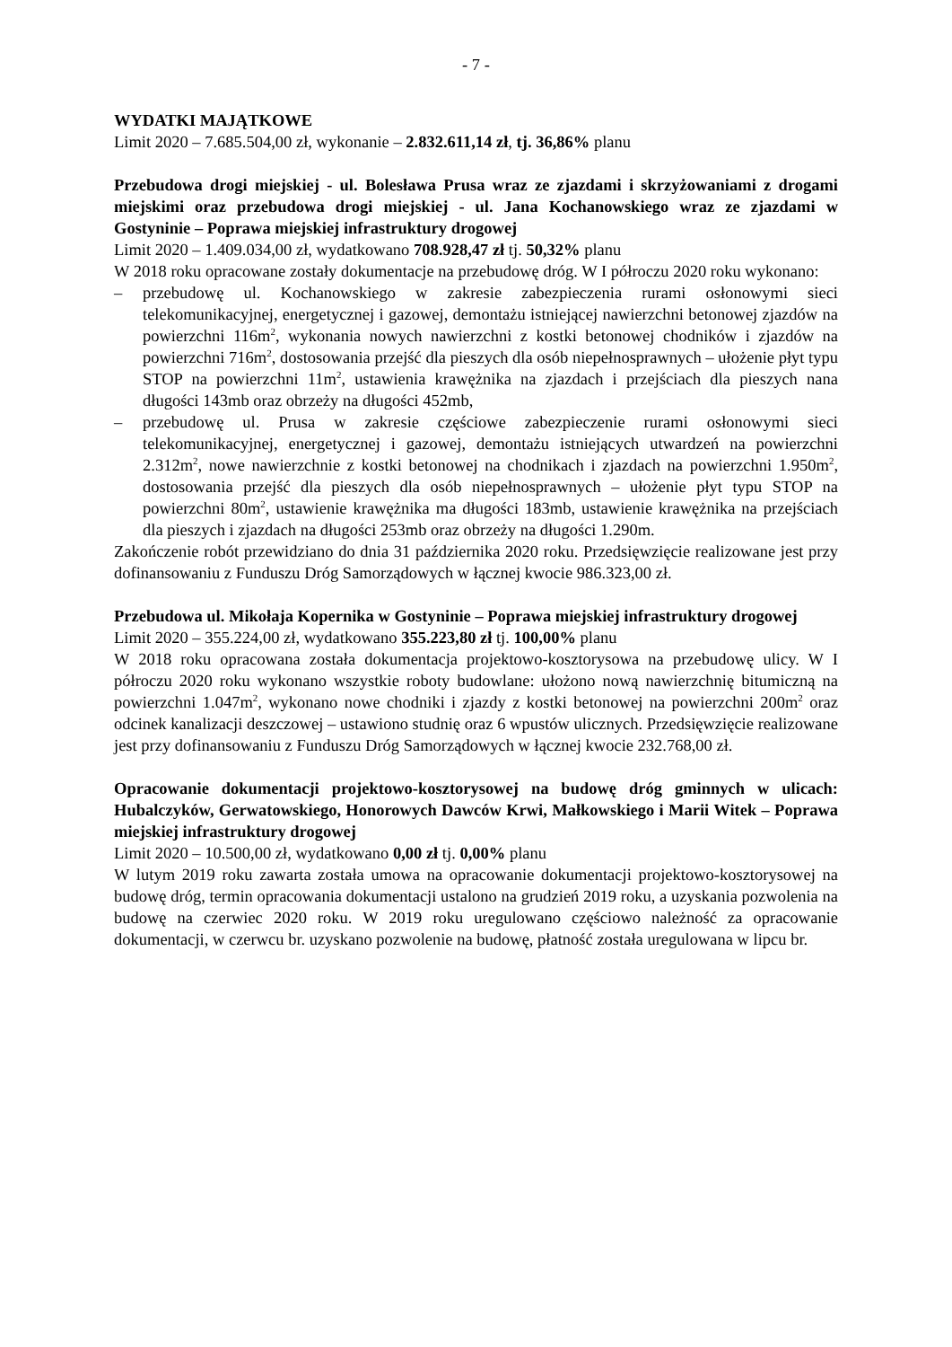- 7 -
WYDATKI MAJĄTKOWE
Limit 2020 – 7.685.504,00 zł, wykonanie – 2.832.611,14 zł, tj. 36,86% planu
Przebudowa drogi miejskiej - ul. Bolesława Prusa wraz ze zjazdami i skrzyżowaniami z drogami miejskimi oraz przebudowa drogi miejskiej - ul. Jana Kochanowskiego wraz ze zjazdami w Gostyninie – Poprawa miejskiej infrastruktury drogowej
Limit 2020 – 1.409.034,00 zł, wydatkowano 708.928,47 zł tj. 50,32% planu
W 2018 roku opracowane zostały dokumentacje na przebudowę dróg. W I półroczu 2020 roku wykonano:
– przebudowę ul. Kochanowskiego w zakresie zabezpieczenia rurami osłonowymi sieci telekomunikacyjnej, energetycznej i gazowej, demontażu istniejącej nawierzchni betonowej zjazdów na powierzchni 116m<sup>2</sup>, wykonania nowych nawierzchni z kostki betonowej chodników i zjazdów na powierzchni 716m<sup>2</sup>, dostosowania przejść dla pieszych dla osób niepełnosprawnych – ułożenie płyt typu STOP na powierzchni 11m<sup>2</sup>, ustawienia krawężnika na zjazdach i przejściach dla pieszych nana długości 143mb oraz obrzeży na długości 452mb,
– przebudowę ul. Prusa w zakresie częściowe zabezpieczenie rurami osłonowymi sieci telekomunikacyjnej, energetycznej i gazowej, demontażu istniejących utwardzeń na powierzchni 2.312m<sup>2</sup>, nowe nawierzchnie z kostki betonowej na chodnikach i zjazdach na powierzchni 1.950m<sup>2</sup>, dostosowania przejść dla pieszych dla osób niepełnosprawnych – ułożenie płyt typu STOP na powierzchni 80m<sup>2</sup>, ustawienie krawężnika ma długości 183mb, ustawienie krawężnika na przejściach dla pieszych i zjazdach na długości 253mb oraz obrzeży na długości 1.290m.
Zakończenie robót przewidziano do dnia 31 października 2020 roku. Przedsięwzięcie realizowane jest przy dofinansowaniu z Funduszu Dróg Samorządowych w łącznej kwocie 986.323,00 zł.
Przebudowa ul. Mikołaja Kopernika w Gostyninie – Poprawa miejskiej infrastruktury drogowej
Limit 2020 – 355.224,00 zł, wydatkowano 355.223,80 zł tj. 100,00% planu
W 2018 roku opracowana została dokumentacja projektowo-kosztorysowa na przebudowę ulicy. W I półroczu 2020 roku wykonano wszystkie roboty budowlane: ułożono nową nawierzchnię bitumiczną na powierzchni 1.047m<sup>2</sup>, wykonano nowe chodniki i zjazdy z kostki betonowej na powierzchni 200m<sup>2</sup> oraz odcinek kanalizacji deszczowej – ustawiono studnię oraz 6 wpustów ulicznych. Przedsięwzięcie realizowane jest przy dofinansowaniu z Funduszu Dróg Samorządowych w łącznej kwocie 232.768,00 zł.
Opracowanie dokumentacji projektowo-kosztorysowej na budowę dróg gminnych w ulicach: Hubalczyków, Gerwatowskiego, Honorowych Dawców Krwi, Małkowskiego i Marii Witek – Poprawa miejskiej infrastruktury drogowej
Limit 2020 – 10.500,00 zł, wydatkowano 0,00 zł tj. 0,00% planu
W lutym 2019 roku zawarta została umowa na opracowanie dokumentacji projektowo-kosztorysowej na budowę dróg, termin opracowania dokumentacji ustalono na grudzień 2019 roku, a uzyskania pozwolenia na budowę na czerwiec 2020 roku. W 2019 roku uregulowano częściowo należność za opracowanie dokumentacji, w czerwcu br. uzyskano pozwolenie na budowę, płatność została uregulowana w lipcu br.